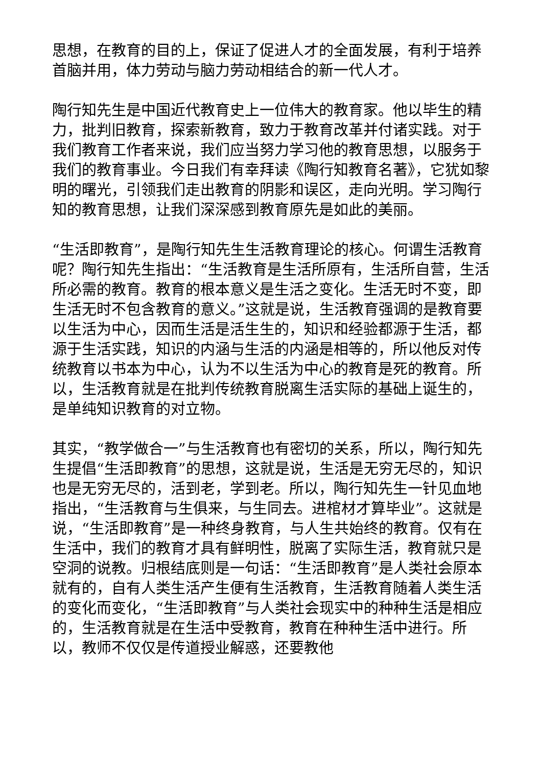思想，在教育的目的上，保证了促进人才的全面发展，有利于培养首脑并用，体力劳动与脑力劳动相结合的新一代人才。
陶行知先生是中国近代教育史上一位伟大的教育家。他以毕生的精力，批判旧教育，探索新教育，致力于教育改革并付诸实践。对于我们教育工作者来说，我们应当努力学习他的教育思想，以服务于我们的教育事业。今日我们有幸拜读《陶行知教育名著》，它犹如黎明的曙光，引领我们走出教育的阴影和误区，走向光明。学习陶行知的教育思想，让我们深深感到教育原先是如此的美丽。
“生活即教育”，是陶行知先生生活教育理论的核心。何谓生活教育呢？陶行知先生指出：“生活教育是生活所原有，生活所自营，生活所必需的教育。教育的根本意义是生活之变化。生活无时不变，即生活无时不包含教育的意义。”这就是说，生活教育强调的是教育要以生活为中心，因而生活是活生生的，知识和经验都源于生活，都源于生活实践，知识的内涵与生活的内涵是相等的，所以他反对传统教育以书本为中心，认为不以生活为中心的教育是死的教育。所以，生活教育就是在批判传统教育脱离生活实际的基础上诞生的，是单纯知识教育的对立物。
其实，“教学做合一”与生活教育也有密切的关系，所以，陶行知先生提倡“生活即教育”的思想，这就是说，生活是无穷无尽的，知识也是无穷无尽的，活到老，学到老。所以，陶行知先生一针见血地指出，“生活教育与生俱来，与生同去。进棺材才算毕业”。这就是说，“生活即教育”是一种终身教育，与人生共始终的教育。仅有在生活中，我们的教育才具有鲜明性，脱离了实际生活，教育就只是空洞的说教。归根结底则是一句话：“生活即教育”是人类社会原本就有的，自有人类生活产生便有生活教育，生活教育随着人类生活的变化而变化，“生活即教育”与人类社会现实中的种种生活是相应的，生活教育就是在生活中受教育，教育在种种生活中进行。所以，教师不仅仅是传道授业解惑，还要教他